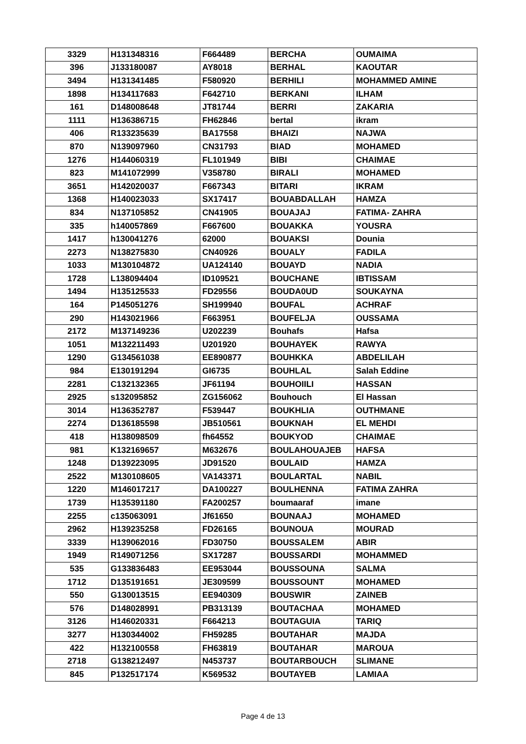| 3329 | H131348316 | F664489 | BERCHA | OUMAIMA |
| 396 | J133180087 | AY8018 | BERHAL | KAOUTAR |
| 3494 | H131341485 | F580920 | BERHILI | MOHAMMED AMINE |
| 1898 | H134117683 | F642710 | BERKANI | ILHAM |
| 161 | D148008648 | JT81744 | BERRI | ZAKARIA |
| 1111 | H136386715 | FH62846 | bertal | ikram |
| 406 | R133235639 | BA17558 | BHAIZI | NAJWA |
| 870 | N139097960 | CN31793 | BIAD | MOHAMED |
| 1276 | H144060319 | FL101949 | BIBI | CHAIMAE |
| 823 | M141072999 | V358780 | BIRALI | MOHAMED |
| 3651 | H142020037 | F667343 | BITARI | IKRAM |
| 1368 | H140023033 | SX17417 | BOUABDALLAH | HAMZA |
| 834 | N137105852 | CN41905 | BOUAJAJ | FATIMA- ZAHRA |
| 335 | h140057869 | F667600 | BOUAKKA | YOUSRA |
| 1417 | h130041276 | 62000 | BOUAKSI | Dounia |
| 2273 | N138275830 | CN40926 | BOUALY | FADILA |
| 1033 | M130104872 | UA124140 | BOUAYD | NADIA |
| 1728 | L138094404 | ID109521 | BOUCHANE | IBTISSAM |
| 1494 | H135125533 | FD29556 | BOUDA0UD | SOUKAYNA |
| 164 | P145051276 | SH199940 | BOUFAL | ACHRAF |
| 290 | H143021966 | F663951 | BOUFELJA | OUSSAMA |
| 2172 | M137149236 | U202239 | Bouhafs | Hafsa |
| 1051 | M132211493 | U201920 | BOUHAYEK | RAWYA |
| 1290 | G134561038 | EE890877 | BOUHKKA | ABDELILAH |
| 984 | E130191294 | GI6735 | BOUHLAL | Salah Eddine |
| 2281 | C132132365 | JF61194 | BOUHOIILI | HASSAN |
| 2925 | s132095852 | ZG156062 | Bouhouch | El Hassan |
| 3014 | H136352787 | F539447 | BOUKHLIA | OUTHMANE |
| 2274 | D136185598 | JB510561 | BOUKNAH | EL MEHDI |
| 418 | H138098509 | fh64552 | BOUKYOD | CHAIMAE |
| 981 | K132169657 | M632676 | BOULAHOUAJEB | HAFSA |
| 1248 | D139223095 | JD91520 | BOULAID | HAMZA |
| 2522 | M130108605 | VA143371 | BOULARTAL | NABIL |
| 1220 | M146017217 | DA100227 | BOULHENNA | FATIMA ZAHRA |
| 1739 | H135391180 | FA200257 | boumaaraf | imane |
| 2255 | c135063091 | Jf61650 | BOUNAAJ | MOHAMED |
| 2962 | H139235258 | FD26165 | BOUNOUA | MOURAD |
| 3339 | H139062016 | FD30750 | BOUSSALEM | ABIR |
| 1949 | R149071256 | SX17287 | BOUSSARDI | MOHAMMED |
| 535 | G133836483 | EE953044 | BOUSSOUNA | SALMA |
| 1712 | D135191651 | JE309599 | BOUSSOUNT | MOHAMED |
| 550 | G130013515 | EE940309 | BOUSWIR | ZAINEB |
| 576 | D148028991 | PB313139 | BOUTACHAA | MOHAMED |
| 3126 | H146020331 | F664213 | BOUTAGUIA | TARIQ |
| 3277 | H130344002 | FH59285 | BOUTAHAR | MAJDA |
| 422 | H132100558 | FH63819 | BOUTAHAR | MAROUA |
| 2718 | G138212497 | N453737 | BOUTARBOUCH | SLIMANE |
| 845 | P132517174 | K569532 | BOUTAYEB | LAMIAA |
Page 4 de 13